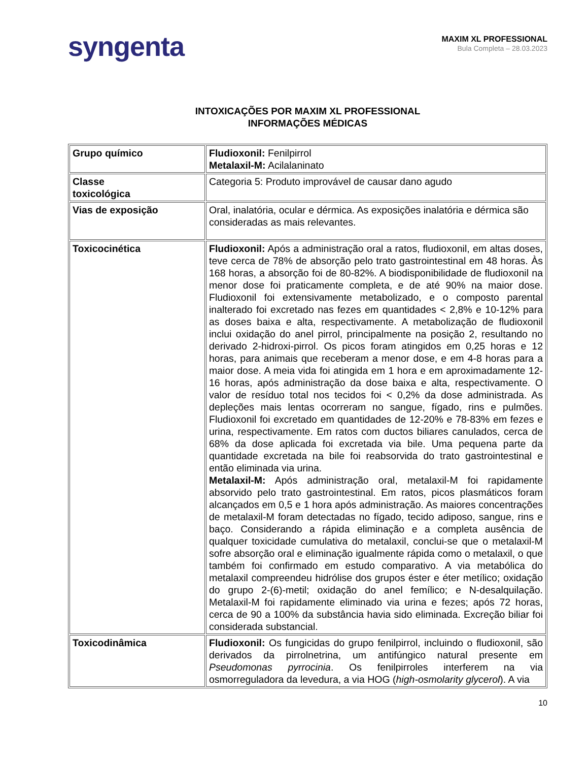syngenta
MAXIM XL PROFESSIONAL
Bula Completa – 28.03.2023
INTOXICAÇÕES POR MAXIM XL PROFESSIONAL
INFORMAÇÕES MÉDICAS
| Grupo químico | Fludioxonil: Fenilpirrol Metalaxil-M: Acilalaninato |
| Classe toxicológica | Categoria 5: Produto improvável de causar dano agudo |
| Vias de exposição | Oral, inalatória, ocular e dérmica. As exposições inalatória e dérmica são consideradas as mais relevantes. |
| Toxicocinética | Fludioxonil: Após a administração oral a ratos, fludioxonil, em altas doses, teve cerca de 78% de absorção pelo trato gastrointestinal em 48 horas. Às 168 horas, a absorção foi de 80-82%. A biodisponibilidade de fludioxonil na menor dose foi praticamente completa, e de até 90% na maior dose. Fludioxonil foi extensivamente metabolizado, e o composto parental inalterado foi excretado nas fezes em quantidades < 2,8% e 10-12% para as doses baixa e alta, respectivamente. A metabolização de fludioxonil inclui oxidação do anel pirrol, principalmente na posição 2, resultando no derivado 2-hidroxi-pirrol. Os picos foram atingidos em 0,25 horas e 12 horas, para animais que receberam a menor dose, e em 4-8 horas para a maior dose. A meia vida foi atingida em 1 hora e em aproximadamente 12-16 horas, após administração da dose baixa e alta, respectivamente. O valor de resíduo total nos tecidos foi < 0,2% da dose administrada. As depleções mais lentas ocorreram no sangue, fígado, rins e pulmões. Fludioxonil foi excretado em quantidades de 12-20% e 78-83% em fezes e urina, respectivamente. Em ratos com ductos biliares canulados, cerca de 68% da dose aplicada foi excretada via bile. Uma pequena parte da quantidade excretada na bile foi reabsorvida do trato gastrointestinal e então eliminada via urina. Metalaxil-M: Após administração oral, metalaxil-M foi rapidamente absorvido pelo trato gastrointestinal. Em ratos, picos plasmáticos foram alcançados em 0,5 e 1 hora após administração. As maiores concentrações de metalaxil-M foram detectadas no fígado, tecido adiposo, sangue, rins e baço. Considerando a rápida eliminação e a completa ausência de qualquer toxicidade cumulativa do metalaxil, conclui-se que o metalaxil-M sofre absorção oral e eliminação igualmente rápida como o metalaxil, o que também foi confirmado em estudo comparativo. A via metabólica do metalaxil compreendeu hidrólise dos grupos éster e éter metílico; oxidação do grupo 2-(6)-metil; oxidação do anel femílico; e N-desalquilação. Metalaxil-M foi rapidamente eliminado via urina e fezes; após 72 horas, cerca de 90 a 100% da substância havia sido eliminada. Excreção biliar foi considerada substancial. |
| Toxicodinâmica | Fludioxonil: Os fungicidas do grupo fenilpirrol, incluindo o fludioxonil, são derivados da pirrolnetrina, um antifúngico natural presente em Pseudomonas pyrrocinia . Os fenilpirroles interferem na via osmorreguladora da levedura, a via HOG ( high-osmolarity glycerol ). A via |
10